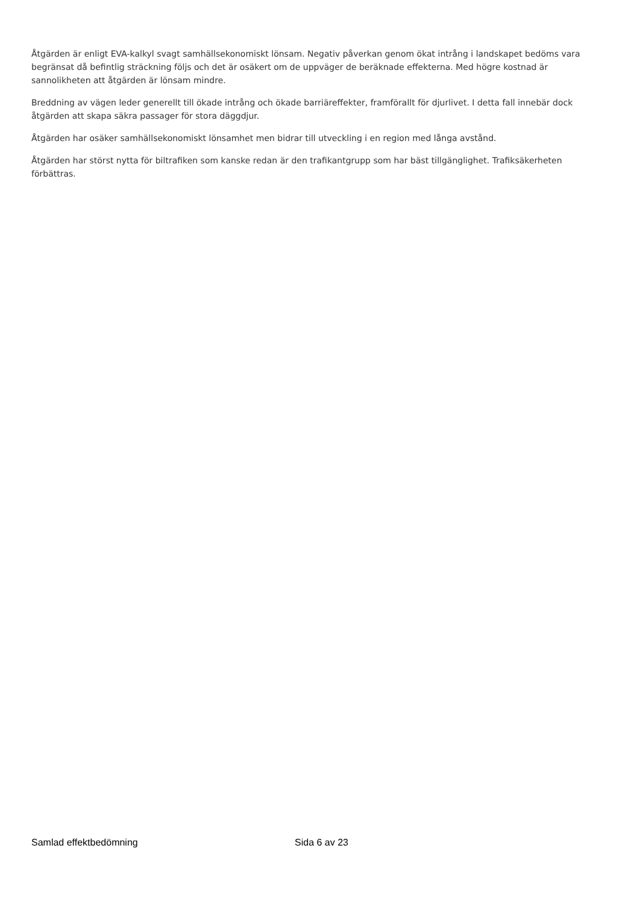Åtgärden är enligt EVA-kalkyl svagt samhällsekonomiskt lönsam. Negativ påverkan genom ökat intrång i landskapet bedöms vara begränsat då befintlig sträckning följs och det är osäkert om de uppväger de beräknade effekterna. Med högre kostnad är sannolikheten att åtgärden är lönsam mindre.
Breddning av vägen leder generellt till ökade intrång och ökade barriäreffekter, framförallt för djurlivet. I detta fall innebär dock åtgärden att skapa säkra passager för stora däggdjur.
Åtgärden har osäker samhällsekonomiskt lönsamhet men bidrar till utveckling i en region med långa avstånd.
Åtgärden har störst nytta för biltrafiken som kanske redan är den trafikantgrupp som har bäst tillgänglighet. Trafiksäkerheten förbättras.
Samlad effektbedömning Sida 6 av 23